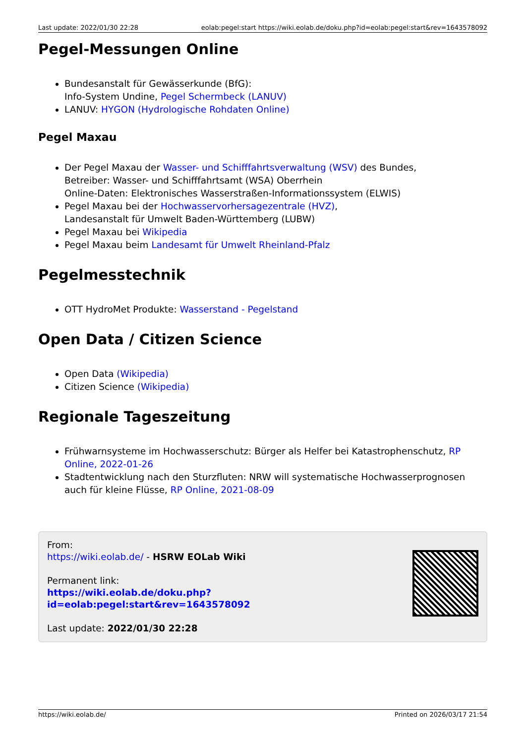Last update: 2022/01/30 22:28 eolab:pegel:start https://wiki.eolab.de/doku.php?id=eolab:pegel:start&rev=1643578092
Pegel-Messungen Online
Bundesanstalt für Gewässerkunde (BfG):
Info-System Undine, Pegel Schermbeck (LANUV)
LANUV: HYGON (Hydrologische Rohdaten Online)
Pegel Maxau
Der Pegel Maxau der Wasser- und Schifffahrtsverwaltung (WSV) des Bundes,
Betreiber: Wasser- und Schifffahrtsamt (WSA) Oberrhein
Online-Daten: Elektronisches Wasserstraßen-Informationssystem (ELWIS)
Pegel Maxau bei der Hochwasservorhersagezentrale (HVZ),
Landesanstalt für Umwelt Baden-Württemberg (LUBW)
Pegel Maxau bei Wikipedia
Pegel Maxau beim Landesamt für Umwelt Rheinland-Pfalz
Pegelmesstechnik
OTT HydroMet Produkte: Wasserstand - Pegelstand
Open Data / Citizen Science
Open Data (Wikipedia)
Citizen Science (Wikipedia)
Regionale Tageszeitung
Frühwarnsysteme im Hochwasserschutz: Bürger als Helfer bei Katastrophenschutz, RP Online, 2022-01-26
Stadtentwicklung nach den Sturzfluten: NRW will systematische Hochwasserprognosen auch für kleine Flüsse, RP Online, 2021-08-09
From:
https://wiki.eolab.de/ - HSRW EOLab Wiki
Permanent link:
https://wiki.eolab.de/doku.php?id=eolab:pegel:start&rev=1643578092
Last update: 2022/01/30 22:28
https://wiki.eolab.de/ Printed on 2026/03/17 21:54